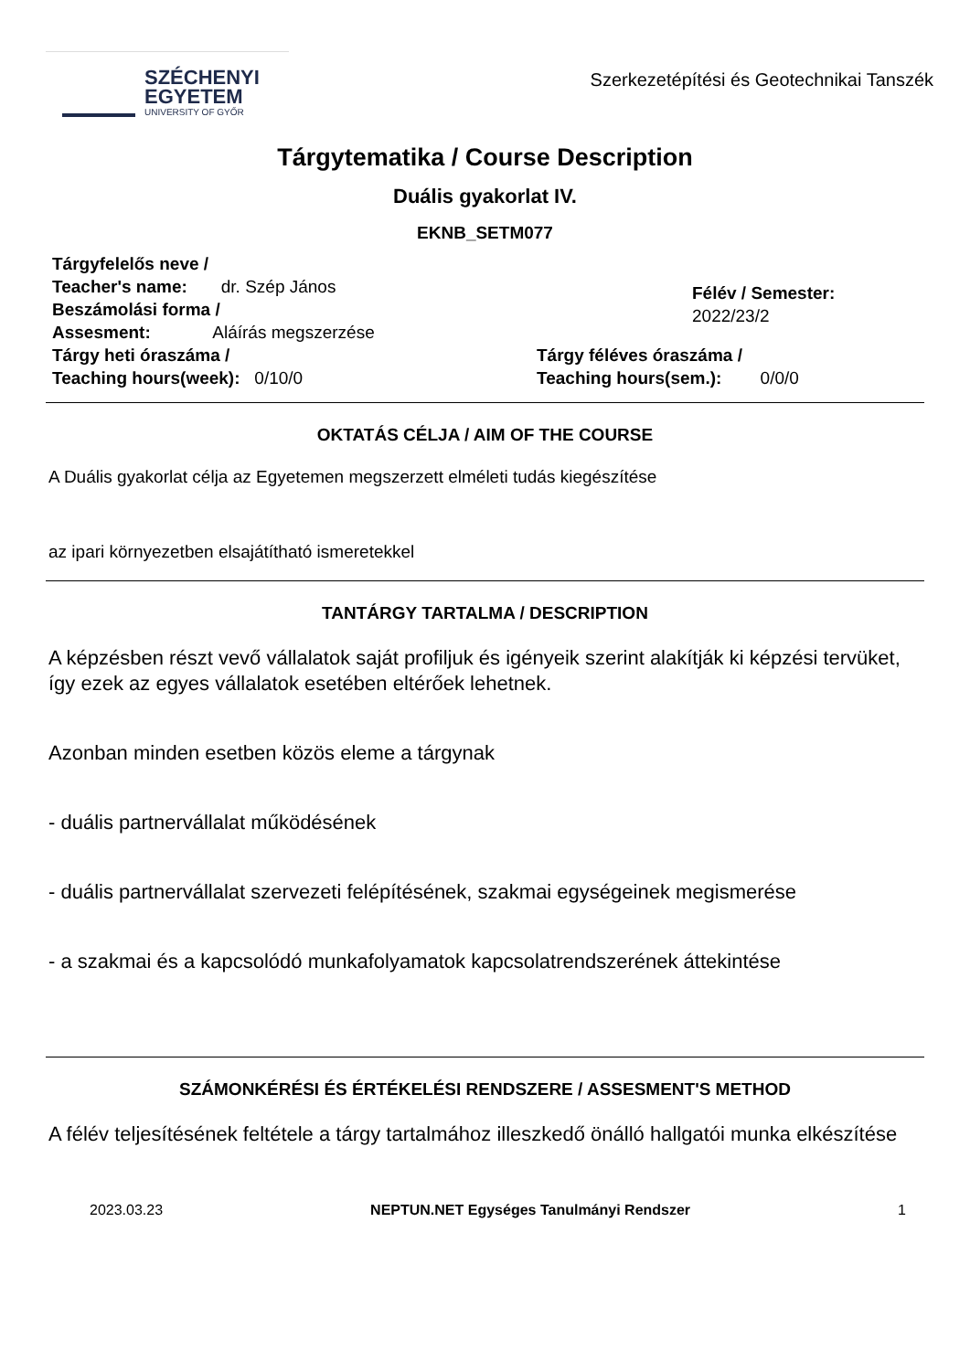SZÉCHENYI
EGYETEM
UNIVERSITY OF GYŐR
Szerkezetépítési és Geotechnikai Tanszék
Tárgytematika / Course Description
Duális gyakorlat IV.
EKNB_SETM077
Tárgyfelelős neve /
Teacher's name: dr. Szép János
Beszámolási forma /
Assesment: Aláírás megszerzése
Félév / Semester: 2022/23/2
Tárgy heti óraszáma /
Teaching hours(week): 0/10/0
Tárgy féléves óraszáma /
Teaching hours(sem.): 0/0/0
OKTATÁS CÉLJA / AIM OF THE COURSE
A Duális gyakorlat célja az Egyetemen megszerzett elméleti tudás kiegészítése
az ipari környezetben elsajátítható ismeretekkel
TANTÁRGY TARTALMA / DESCRIPTION
A képzésben részt vevő vállalatok saját profiljuk és igényeik szerint alakítják ki képzési tervüket, így ezek az egyes vállalatok esetében eltérőek lehetnek.
Azonban minden esetben közös eleme a tárgynak
- duális partnervállalat működésének
- duális partnervállalat szervezeti felépítésének, szakmai egységeinek megismerése
- a szakmai és a kapcsolódó munkafolyamatok kapcsolatrendszerének áttekintése
SZÁMONKÉRÉSI ÉS ÉRTÉKELÉSI RENDSZERE / ASSESMENT'S METHOD
A félév teljesítésének feltétele a tárgy tartalmához illeszkedő önálló hallgatói munka elkészítése
2023.03.23 NEPTUN.NET Egységes Tanulmányi Rendszer 1